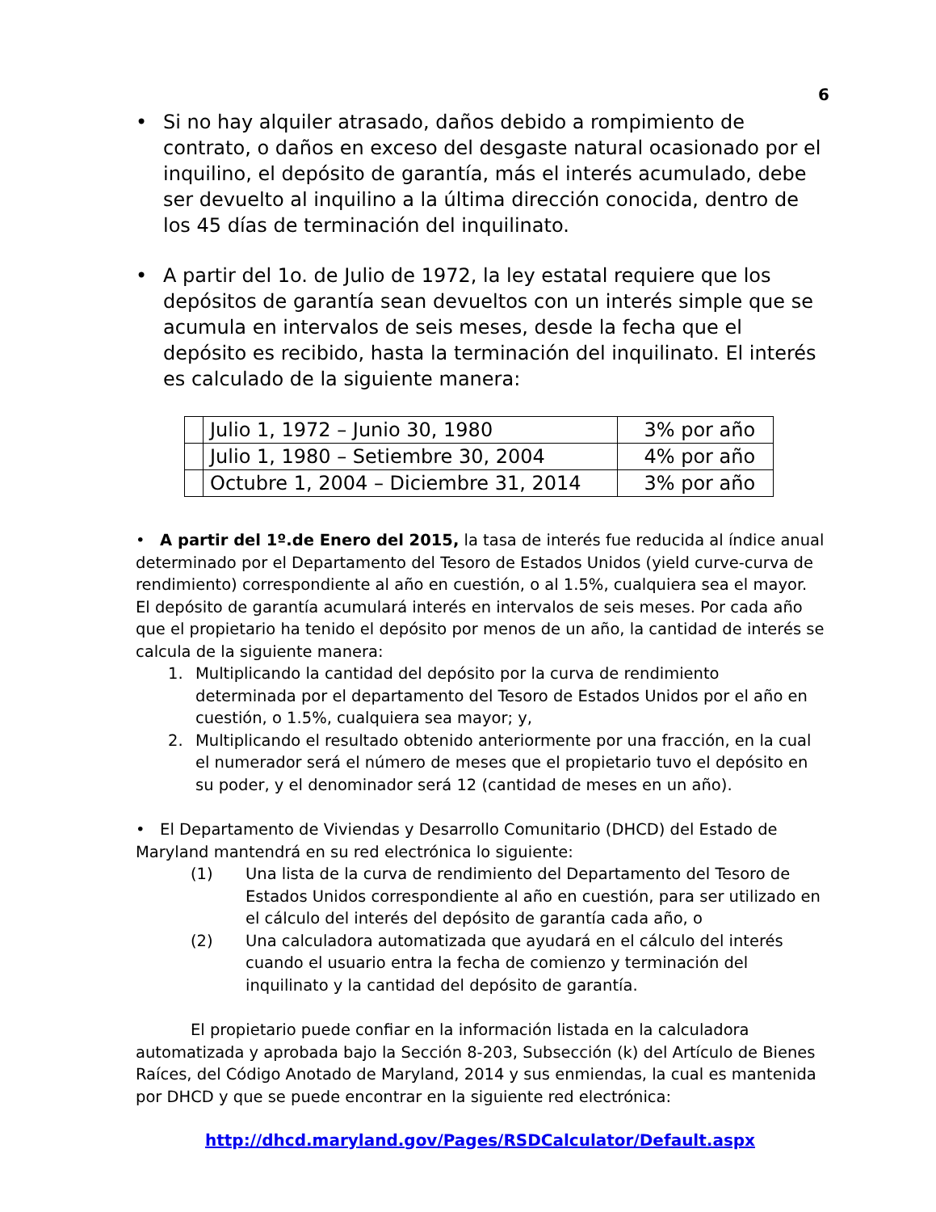6
• Si no hay alquiler atrasado, daños debido a rompimiento de contrato, o daños en exceso del desgaste natural ocasionado por el inquilino, el depósito de garantía, más el interés acumulado, debe ser devuelto al inquilino a la última dirección conocida, dentro de los 45 días de terminación del inquilinato.
• A partir del 1o. de Julio de 1972, la ley estatal requiere que los depósitos de garantía sean devueltos con un interés simple que se acumula en intervalos de seis meses, desde la fecha que el depósito es recibido, hasta la terminación del inquilinato. El interés es calculado de la siguiente manera:
| | Julio 1, 1972 – Junio 30, 1980 | 3% por año |
| | Julio 1, 1980 – Setiembre 30, 2004 | 4% por año |
| | Octubre 1, 2004 – Diciembre 31, 2014 | 3% por año |
• A partir del 1º.de Enero del 2015, la tasa de interés fue reducida al índice anual determinado por el Departamento del Tesoro de Estados Unidos (yield curve-curva de rendimiento) correspondiente al año en cuestión, o al 1.5%, cualquiera sea el mayor. El depósito de garantía acumulará interés en intervalos de seis meses. Por cada año que el propietario ha tenido el depósito por menos de un año, la cantidad de interés se calcula de la siguiente manera:
1. Multiplicando la cantidad del depósito por la curva de rendimiento determinada por el departamento del Tesoro de Estados Unidos por el año en cuestión, o 1.5%, cualquiera sea mayor; y,
2. Multiplicando el resultado obtenido anteriormente por una fracción, en la cual el numerador será el número de meses que el propietario tuvo el depósito en su poder, y el denominador será 12 (cantidad de meses en un año).
• El Departamento de Viviendas y Desarrollo Comunitario (DHCD) del Estado de Maryland mantendrá en su red electrónica lo siguiente:
(1) Una lista de la curva de rendimiento del Departamento del Tesoro de Estados Unidos correspondiente al año en cuestión, para ser utilizado en el cálculo del interés del depósito de garantía cada año, o
(2) Una calculadora automatizada que ayudará en el cálculo del interés cuando el usuario entra la fecha de comienzo y terminación del inquilinato y la cantidad del depósito de garantía.
El propietario puede confiar en la información listada en la calculadora automatizada y aprobada bajo la Sección 8-203, Subsección (k) del Artículo de Bienes Raíces, del Código Anotado de Maryland, 2014 y sus enmiendas, la cual es mantenida por DHCD y que se puede encontrar en la siguiente red electrónica:
http://dhcd.maryland.gov/Pages/RSDCalculator/Default.aspx